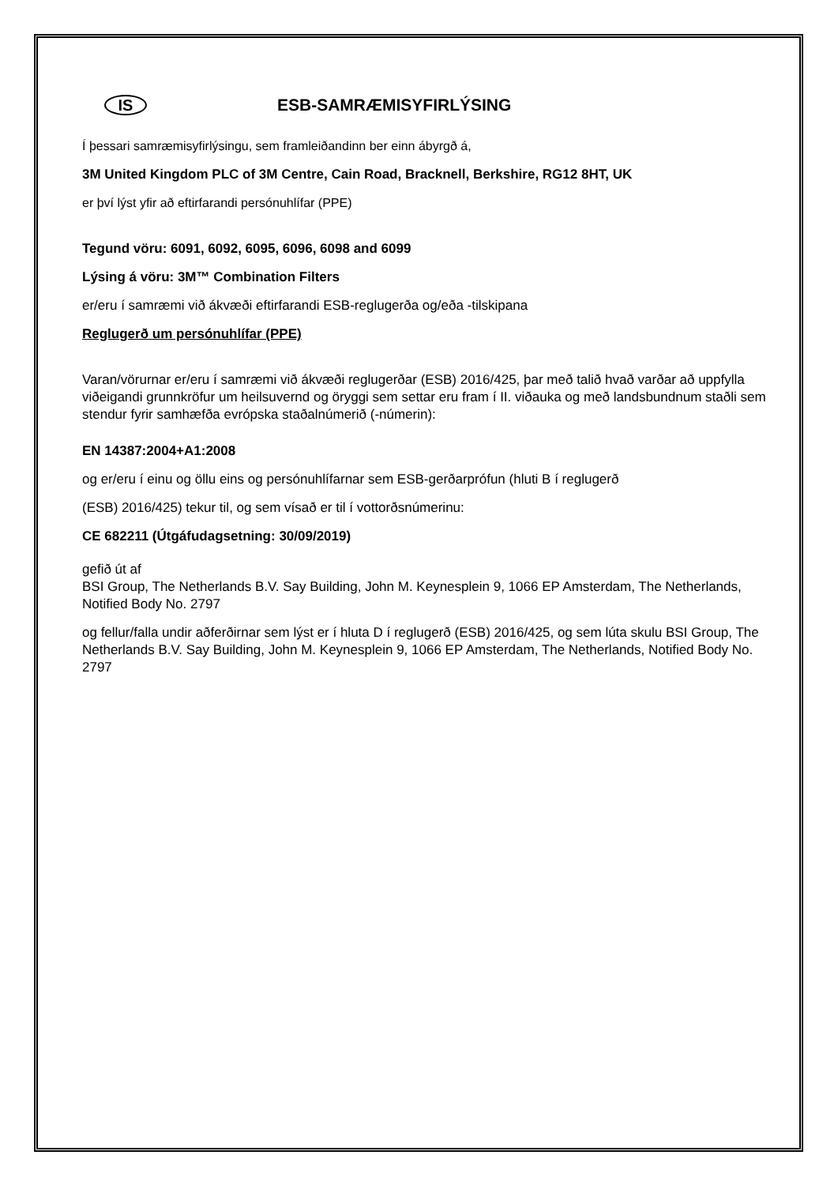IS
ESB-SAMRÆMISYFIRLÝSING
Í þessari samræmisyfirlýsingu, sem framleiðandinn ber einn ábyrgð á,
3M United Kingdom PLC of 3M Centre, Cain Road, Bracknell, Berkshire, RG12 8HT, UK
er því lýst yfir að eftirfarandi persónuhlífar (PPE)
Tegund vöru: 6091, 6092, 6095, 6096, 6098 and 6099
Lýsing á vöru: 3M™ Combination Filters
er/eru í samræmi við ákvæði eftirfarandi ESB-reglugerða og/eða -tilskipana
Reglugerð um persónuhlífar (PPE)
Varan/vörurnar er/eru í samræmi við ákvæði reglugerðar (ESB) 2016/425, þar með talið hvað varðar að uppfylla viðeigandi grunnkröfur um heilsuvernd og öryggi sem settar eru fram í II. viðauka og með landsbundnum staðli sem stendur fyrir samhæfða evrópska staðalnúmerið (-númerin):
EN 14387:2004+A1:2008
og er/eru í einu og öllu eins og persónuhlífarnar sem ESB-gerðarprófun (hluti B í reglugerð
(ESB) 2016/425) tekur til, og sem vísað er til í vottorðsnúmerinu:
CE 682211 (Útgáfudagsetning: 30/09/2019)
gefið út af
BSI Group, The Netherlands B.V. Say Building, John M. Keynesplein 9, 1066 EP Amsterdam, The Netherlands, Notified Body No. 2797
og fellur/falla undir aðferðirnar sem lýst er í hluta D í reglugerð (ESB) 2016/425, og sem lúta skulu BSI Group, The Netherlands B.V. Say Building, John M. Keynesplein 9, 1066 EP Amsterdam, The Netherlands, Notified Body No. 2797